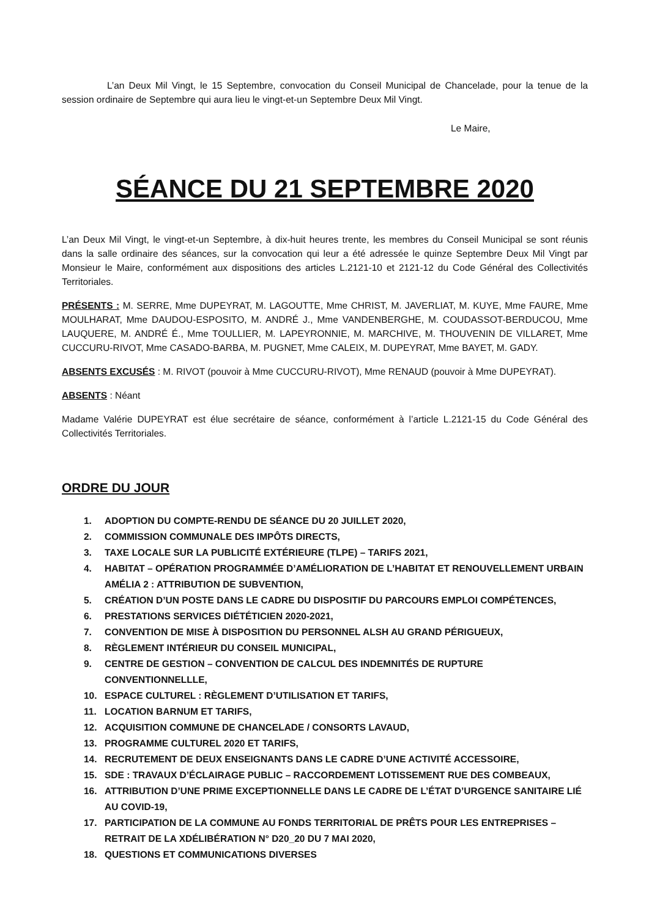L’an Deux Mil Vingt, le 15 Septembre, convocation du Conseil Municipal de Chancelade, pour la tenue de la session ordinaire de Septembre qui aura lieu le vingt-et-un Septembre Deux Mil Vingt.
Le Maire,
SÉANCE DU 21 SEPTEMBRE 2020
L’an Deux Mil Vingt, le vingt-et-un Septembre, à dix-huit heures trente, les membres du Conseil Municipal se sont réunis dans la salle ordinaire des séances, sur la convocation qui leur a été adressée le quinze Septembre Deux Mil Vingt par Monsieur le Maire, conformément aux dispositions des articles L.2121-10 et 2121-12 du Code Général des Collectivités Territoriales.
PRÉSENTS : M. SERRE, Mme DUPEYRAT, M. LAGOUTTE, Mme CHRIST, M. JAVERLIAT, M. KUYE, Mme FAURE, Mme MOULHARAT, Mme DAUDOU-ESPOSITO, M. ANDRÉ J., Mme VANDENBERGHE, M. COUDASSOT-BERDUCOU, Mme LAUQUERE, M. ANDRÉ É., Mme TOULLIER, M. LAPEYRONNIE, M. MARCHIVE, M. THOUVENIN DE VILLARET, Mme CUCCURU-RIVOT, Mme CASADO-BARBA, M. PUGNET, Mme CALEIX, M. DUPEYRAT, Mme BAYET, M. GADY.
ABSENTS EXCUSÉS : M. RIVOT (pouvoir à Mme CUCCURU-RIVOT), Mme RENAUD (pouvoir à Mme DUPEYRAT).
ABSENTS : Néant
Madame Valérie DUPEYRAT est élue secrétaire de séance, conformément à l’article L.2121-15 du Code Général des Collectivités Territoriales.
ORDRE DU JOUR
1. ADOPTION DU COMPTE-RENDU DE SÉANCE DU 20 JUILLET 2020,
2. COMMISSION COMMUNALE DES IMPÔTS DIRECTS,
3. TAXE LOCALE SUR LA PUBLICITÉ EXTÉRIEURE (TLPE) – TARIFS 2021,
4. HABITAT – OPÉRATION PROGRAMMÉE D’AMÉLIORATION DE L’HABITAT ET RENOUVELLEMENT URBAIN AMÉLIA 2 : ATTRIBUTION DE SUBVENTION,
5. CRÉATION D’UN POSTE DANS LE CADRE DU DISPOSITIF DU PARCOURS EMPLOI COMPÉTENCES,
6. PRESTATIONS SERVICES DIÉTÉTICIEN 2020-2021,
7. CONVENTION DE MISE À DISPOSITION DU PERSONNEL ALSH AU GRAND PÉRIGUEUX,
8. RÈGLEMENT INTÉRIEUR DU CONSEIL MUNICIPAL,
9. CENTRE DE GESTION – CONVENTION DE CALCUL DES INDEMNITÉS DE RUPTURE CONVENTIONNELLLE,
10. ESPACE CULTUREL : RÈGLEMENT D’UTILISATION ET TARIFS,
11. LOCATION BARNUM ET TARIFS,
12. ACQUISITION COMMUNE DE CHANCELADE / CONSORTS LAVAUD,
13. PROGRAMME CULTUREL 2020 ET TARIFS,
14. RECRUTEMENT DE DEUX ENSEIGNANTS DANS LE CADRE D’UNE ACTIVITÉ ACCESSOIRE,
15. SDE : TRAVAUX D’ÉCLAIRAGE PUBLIC – RACCORDEMENT LOTISSEMENT RUE DES COMBEAUX,
16. ATTRIBUTION D’UNE PRIME EXCEPTIONNELLE DANS LE CADRE DE L’ÉTAT D’URGENCE SANITAIRE LIÉ AU COVID-19,
17. PARTICIPATION DE LA COMMUNE AU FONDS TERRITORIAL DE PRÊTS POUR LES ENTREPRISES – RETRAIT DE LA XDÉLIBÉRATION N° D20_20 DU 7 MAI 2020,
18. QUESTIONS ET COMMUNICATIONS DIVERSES